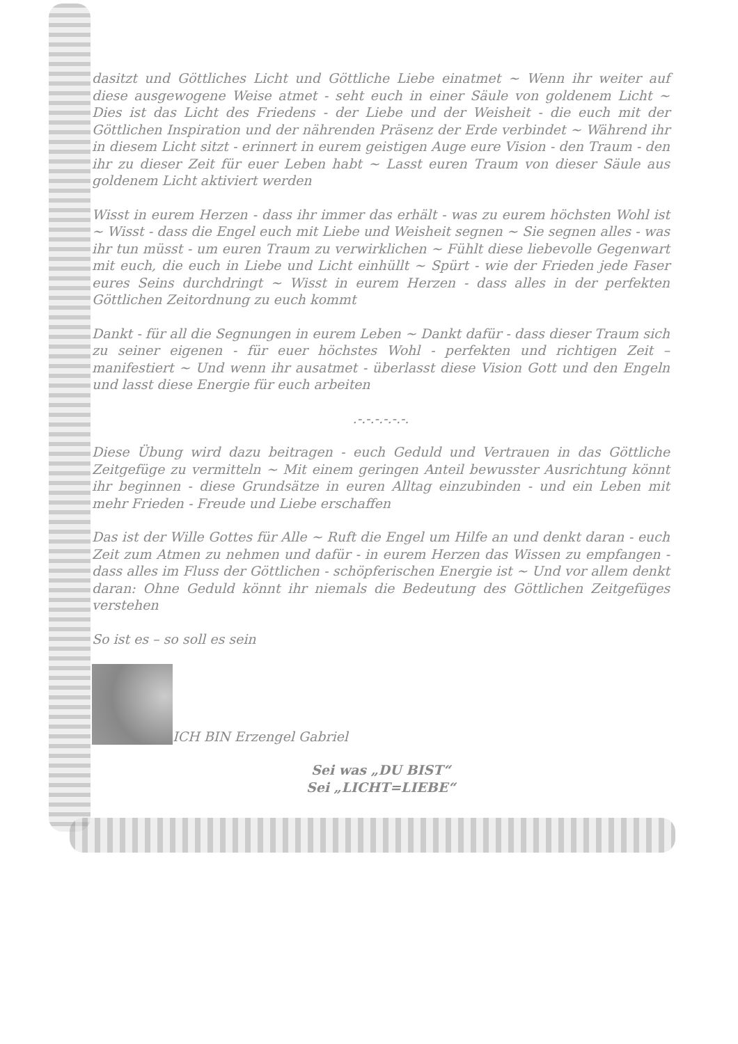dasitzt und Göttliches Licht und Göttliche Liebe einatmet ~ Wenn ihr weiter auf diese ausgewogene Weise atmet - seht euch in einer Säule von goldenem Licht ~ Dies ist das Licht des Friedens - der Liebe und der Weisheit - die euch mit der Göttlichen Inspiration und der nährenden Präsenz der Erde verbindet ~ Während ihr in diesem Licht sitzt - erinnert in eurem geistigen Auge eure Vision - den Traum - den ihr zu dieser Zeit für euer Leben habt ~ Lasst euren Traum von dieser Säule aus goldenem Licht aktiviert werden
Wisst in eurem Herzen - dass ihr immer das erhält - was zu eurem höchsten Wohl ist ~ Wisst - dass die Engel euch mit Liebe und Weisheit segnen ~ Sie segnen alles - was ihr tun müsst - um euren Traum zu verwirklichen ~ Fühlt diese liebevolle Gegenwart mit euch, die euch in Liebe und Licht einhüllt ~ Spürt - wie der Frieden jede Faser eures Seins durchdringt ~ Wisst in eurem Herzen - dass alles in der perfekten Göttlichen Zeitordnung zu euch kommt
Dankt - für all die Segnungen in eurem Leben ~ Dankt dafür - dass dieser Traum sich zu seiner eigenen - für euer höchstes Wohl - perfekten und richtigen Zeit – manifestiert ~ Und wenn ihr ausatmet - überlasst diese Vision Gott und den Engeln und lasst diese Energie für euch arbeiten
.-.-.-.-.-.-.
Diese Übung wird dazu beitragen - euch Geduld und Vertrauen in das Göttliche Zeitgefüge zu vermitteln ~ Mit einem geringen Anteil bewusster Ausrichtung könnt ihr beginnen - diese Grundsätze in euren Alltag einzubinden - und ein Leben mit mehr Frieden - Freude und Liebe erschaffen
Das ist der Wille Gottes für Alle ~ Ruft die Engel um Hilfe an und denkt daran - euch Zeit zum Atmen zu nehmen und dafür - in eurem Herzen das Wissen zu empfangen - dass alles im Fluss der Göttlichen - schöpferischen Energie ist ~ Und vor allem denkt daran: Ohne Geduld könnt ihr niemals die Bedeutung des Göttlichen Zeitgefüges verstehen
So ist es – so soll es sein
ICH BIN Erzengel Gabriel
Sei was „DU BIST“
Sei „LICHT=LIEBE“